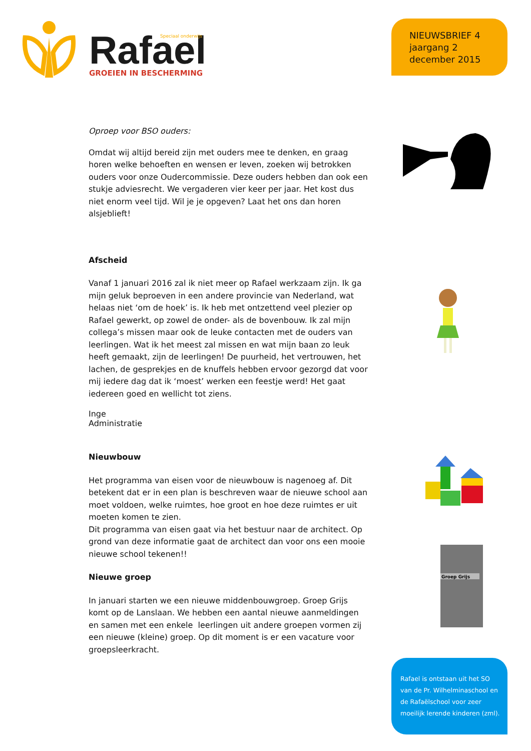Rafael
Speciaal onderwijs
GROEIEN IN BESCHERMING
NIEUWSBRIEF 4
jaargang 2
december 2015
Oproep voor BSO ouders:
Omdat wij altijd bereid zijn met ouders mee te denken, en graag horen welke behoeften en wensen er leven, zoeken wij betrokken ouders voor onze Oudercommissie. Deze ouders hebben dan ook een stukje adviesrecht. We vergaderen vier keer per jaar. Het kost dus niet enorm veel tijd. Wil je je opgeven? Laat het ons dan horen alsjeblieft!
Afscheid
Vanaf 1 januari 2016 zal ik niet meer op Rafael werkzaam zijn. Ik ga mijn geluk beproeven in een andere provincie van Nederland, wat helaas niet ‘om de hoek’ is. Ik heb met ontzettend veel plezier op Rafael gewerkt, op zowel de onder- als de bovenbouw. Ik zal mijn collega’s missen maar ook de leuke contacten met de ouders van leerlingen. Wat ik het meest zal missen en wat mijn baan zo leuk heeft gemaakt, zijn de leerlingen! De puurheid, het vertrouwen, het lachen, de gesprekjes en de knuffels hebben ervoor gezorgd dat voor mij iedere dag dat ik ‘moest’ werken een feestje werd! Het gaat iedereen goed en wellicht tot ziens.
Inge
Administratie
Nieuwbouw
Het programma van eisen voor de nieuwbouw is nagenoeg af. Dit betekent dat er in een plan is beschreven waar de nieuwe school aan moet voldoen, welke ruimtes, hoe groot en hoe deze ruimtes er uit moeten komen te zien.
Dit programma van eisen gaat via het bestuur naar de architect. Op grond van deze informatie gaat de architect dan voor ons een mooie nieuwe school tekenen!!
Nieuwe groep
In januari starten we een nieuwe middenbouwgroep. Groep Grijs komt op de Lanslaan. We hebben een aantal nieuwe aanmeldingen en samen met een enkele leerlingen uit andere groepen vormen zij een nieuwe (kleine) groep. Op dit moment is er een vacature voor groepsleerkracht.
Groep Grijs
Rafael is ontstaan uit het SO van de Pr. Wilhelminaschool en de Rafaëlschool voor zeer moeilijk lerende kinderen (zml).